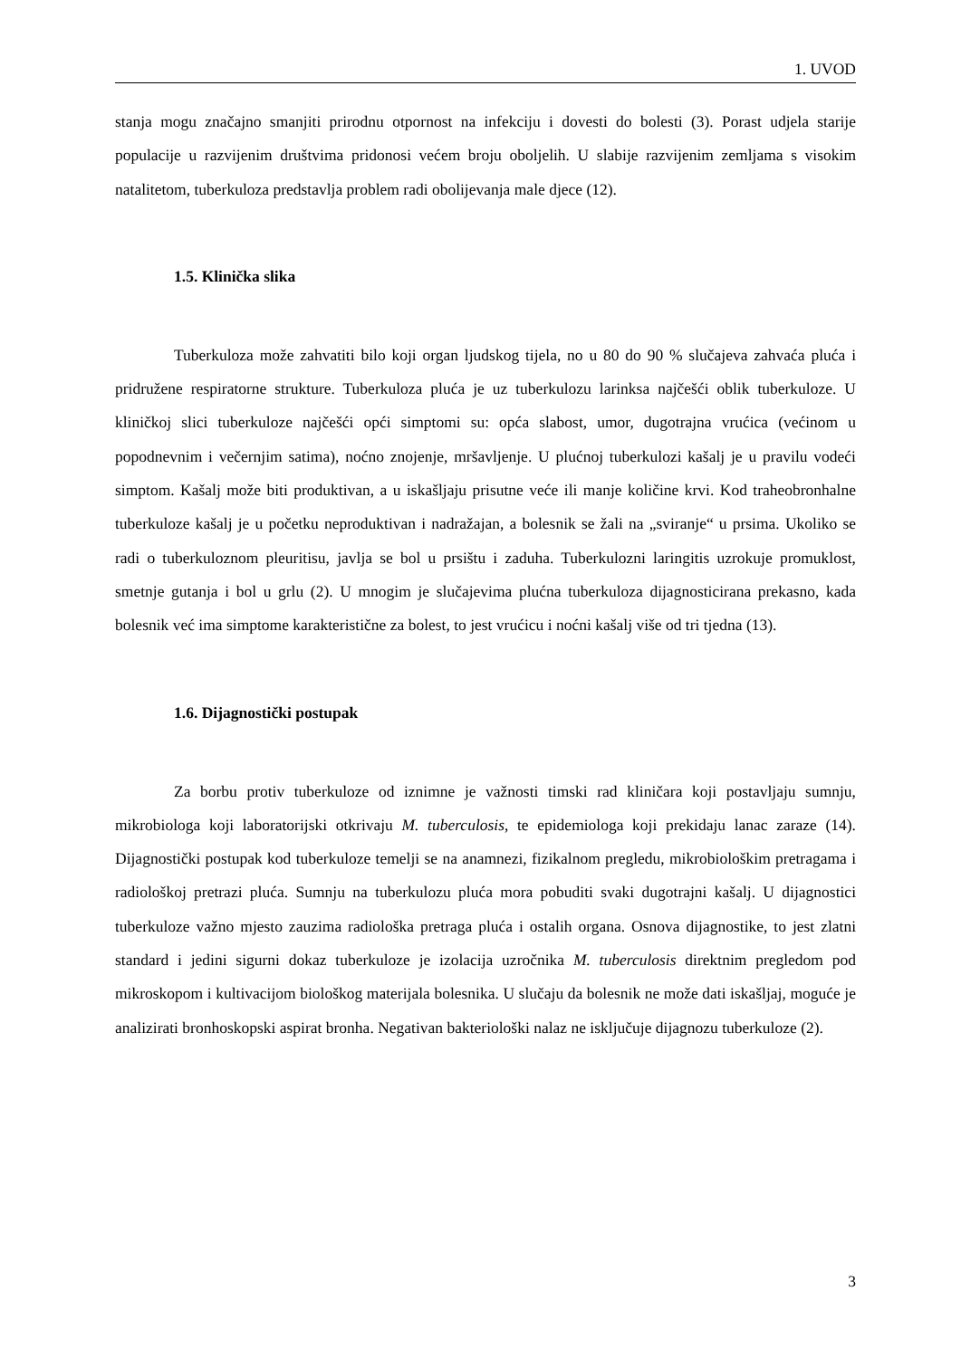1. UVOD
stanja mogu značajno smanjiti prirodnu otpornost na infekciju i dovesti do bolesti (3). Porast udjela starije populacije u razvijenim društvima pridonosi većem broju oboljelih. U slabije razvijenim zemljama s visokim natalitetom, tuberkuloza predstavlja problem radi obolijevanja male djece (12).
1.5. Klinička slika
Tuberkuloza može zahvatiti bilo koji organ ljudskog tijela, no u 80 do 90 % slučajeva zahvaća pluća i pridružene respiratorne strukture. Tuberkuloza pluća je uz tuberkulozu larinksa najčešći oblik tuberkuloze. U kliničkoj slici tuberkuloze najčešći opći simptomi su: opća slabost, umor, dugotrajna vrućica (većinom u popodnevnim i večernjim satima), noćno znojenje, mršavljenje. U plućnoj tuberkulozi kašalj je u pravilu vodeći simptom. Kašalj može biti produktivan, a u iskašljaju prisutne veće ili manje količine krvi. Kod traheobronhalne tuberkuloze kašalj je u početku neproduktivan i nadražajan, a bolesnik se žali na „sviranje“ u prsima. Ukoliko se radi o tuberkuloznom pleuritisu, javlja se bol u prsištu i zaduha. Tuberkulozni laringitis uzrokuje promuklost, smetnje gutanja i bol u grlu (2). U mnogim je slučajevima plućna tuberkuloza dijagnosticirana prekasno, kada bolesnik već ima simptome karakteristične za bolest, to jest vrućicu i noćni kašalj više od tri tjedna (13).
1.6. Dijagnostički postupak
Za borbu protiv tuberkuloze od iznimne je važnosti timski rad kliničara koji postavljaju sumnju, mikrobiologa koji laboratorijski otkrivaju M. tuberculosis, te epidemiologa koji prekidaju lanac zaraze (14). Dijagnostički postupak kod tuberkuloze temelji se na anamnezi, fizikalnom pregledu, mikrobiološkim pretragama i radiološkoj pretrazi pluća. Sumnju na tuberkulozu pluća mora pobuditi svaki dugotrajni kašalj. U dijagnostici tuberkuloze važno mjesto zauzima radiološka pretraga pluća i ostalih organa. Osnova dijagnostike, to jest zlatni standard i jedini sigurni dokaz tuberkuloze je izolacija uzročnika M. tuberculosis direktnim pregledom pod mikroskopom i kultivacijom biološkog materijala bolesnika. U slučaju da bolesnik ne može dati iskašljaj, moguće je analizirati bronhoskopski aspirat bronha. Negativan bakteriološki nalaz ne isključuje dijagnozu tuberkuloze (2).
3